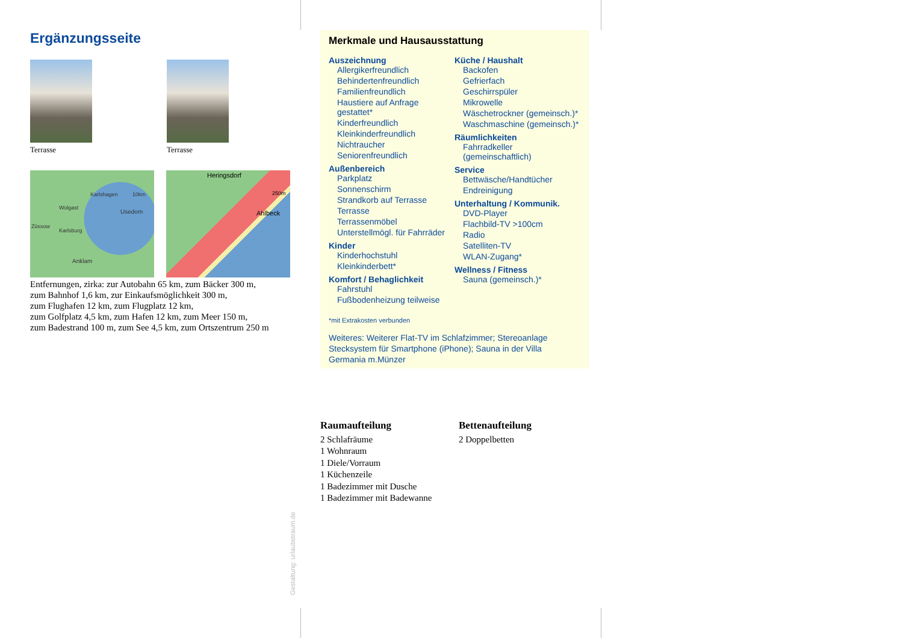Ergänzungsseite
Terrasse Terrasse
Karlshagen
Wolgast
Usedom
Züssow
Karlsburg
Anklam
10km
Heringsdorf
Ahlbeck
250m
Entfernungen, zirka: zur Autobahn 65 km, zum Bäcker 300 m,
zum Bahnhof 1,6 km, zur Einkaufsmöglichkeit 300 m,
zum Flughafen 12 km, zum Flugplatz 12 km,
zum Golfplatz 4,5 km, zum Hafen 12 km, zum Meer 150 m,
zum Badestrand 100 m, zum See 4,5 km, zum Ortszentrum 250 m
Merkmale und Hausausstattung
Auszeichnung
Allergikerfreundlich
Behindertenfreundlich
Familienfreundlich
Haustiere auf Anfrage gestattet*
Kinderfreundlich
Kleinkinderfreundlich
Nichtraucher
Seniorenfreundlich
Außenbereich
Parkplatz
Sonnenschirm
Strandkorb auf Terrasse
Terrasse
Terrassenmöbel
Unterstellmögl. für Fahrräder
Kinder
Kinderhochstuhl
Kleinkinderbett*
Komfort / Behaglichkeit
Fahrstuhl
Fußbodenheizung teilweise
Küche / Haushalt
Backofen
Gefrierfach
Geschirrspüler
Mikrowelle
Wäschetrockner (gemeinsch.)*
Waschmaschine (gemeinsch.)*
Räumlichkeiten
Fahrradkeller (gemeinschaftlich)
Service
Bettwäsche/Handtücher
Endreinigung
Unterhaltung / Kommunik.
DVD-Player
Flachbild-TV >100cm
Radio
Satelliten-TV
WLAN-Zugang*
Wellness / Fitness
Sauna (gemeinsch.)*
*mit Extrakosten verbunden
Weiteres: Weiterer Flat-TV im Schlafzimmer; Stereoanlage Stecksystem für Smartphone (iPhone); Sauna in der Villa Germania m.Münzer
Raumaufteilung
2 Schlafräume
1 Wohnraum
1 Diele/Vorraum
1 Küchenzeile
1 Badezimmer mit Dusche
1 Badezimmer mit Badewanne
Bettenaufteilung
2 Doppelbetten
Gestaltung: urlaubstraum.de